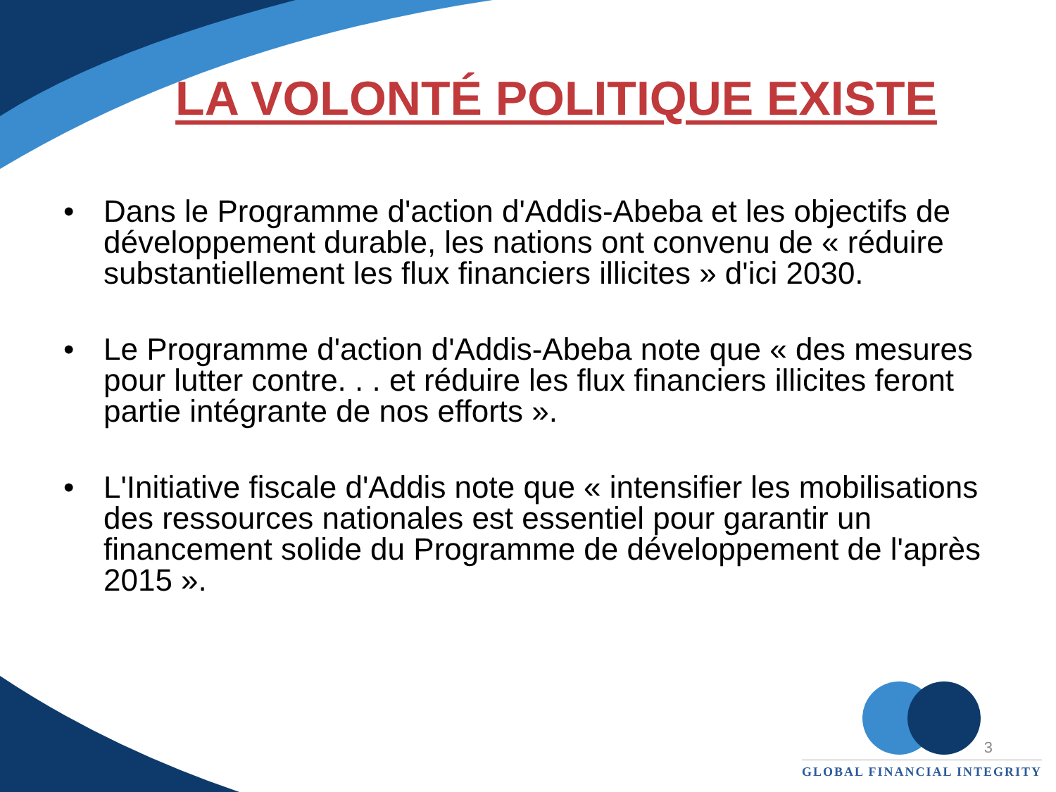LA VOLONTÉ POLITIQUE EXISTE
• Dans le Programme d'action d'Addis-Abeba et les objectifs de développement durable, les nations ont convenu de « réduire substantiellement les flux financiers illicites » d'ici 2030.
• Le Programme d'action d'Addis-Abeba note que « des mesures pour lutter contre. . . et réduire les flux financiers illicites feront partie intégrante de nos efforts ».
• L'Initiative fiscale d'Addis note que « intensifier les mobilisations des ressources nationales est essentiel pour garantir un financement solide du Programme de développement de l'après 2015 ».
GLOBAL FINANCIAL INTEGRITY
3